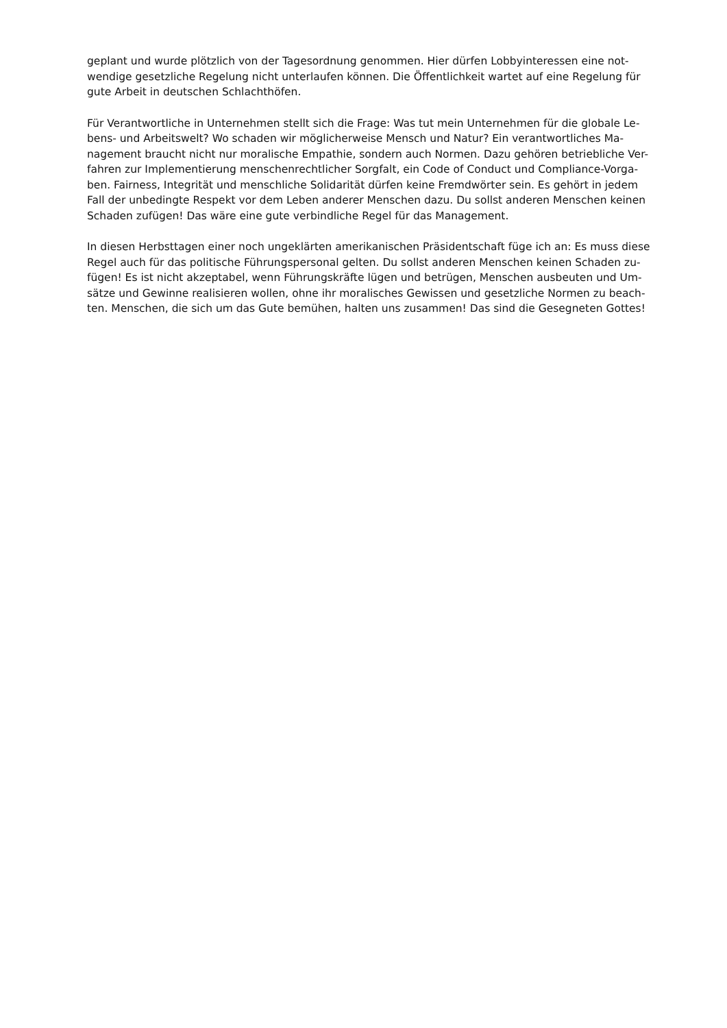geplant und wurde plötzlich von der Tagesordnung genommen. Hier dürfen Lobbyinteressen eine not-
wendige gesetzliche Regelung nicht unterlaufen können. Die Öffentlichkeit wartet auf eine Regelung für
gute Arbeit in deutschen Schlachthöfen.
Für Verantwortliche in Unternehmen stellt sich die Frage: Was tut mein Unternehmen für die globale Le-
bens- und Arbeitswelt? Wo schaden wir möglicherweise Mensch und Natur? Ein verantwortliches Ma-
nagement braucht nicht nur moralische Empathie, sondern auch Normen. Dazu gehören betriebliche Ver-
fahren zur Implementierung menschenrechtlicher Sorgfalt, ein Code of Conduct und Compliance-Vorga-
ben. Fairness, Integrität und menschliche Solidarität dürfen keine Fremdwörter sein. Es gehört in jedem
Fall der unbedingte Respekt vor dem Leben anderer Menschen dazu. Du sollst anderen Menschen keinen
Schaden zufügen! Das wäre eine gute verbindliche Regel für das Management.
In diesen Herbsttagen einer noch ungeklärten amerikanischen Präsidentschaft füge ich an: Es muss diese
Regel auch für das politische Führungspersonal gelten. Du sollst anderen Menschen keinen Schaden zu-
fügen! Es ist nicht akzeptabel, wenn Führungskräfte lügen und betrügen, Menschen ausbeuten und Um-
sätze und Gewinne realisieren wollen, ohne ihr moralisches Gewissen und gesetzliche Normen zu beach-
ten. Menschen, die sich um das Gute bemühen, halten uns zusammen! Das sind die Gesegneten Gottes!